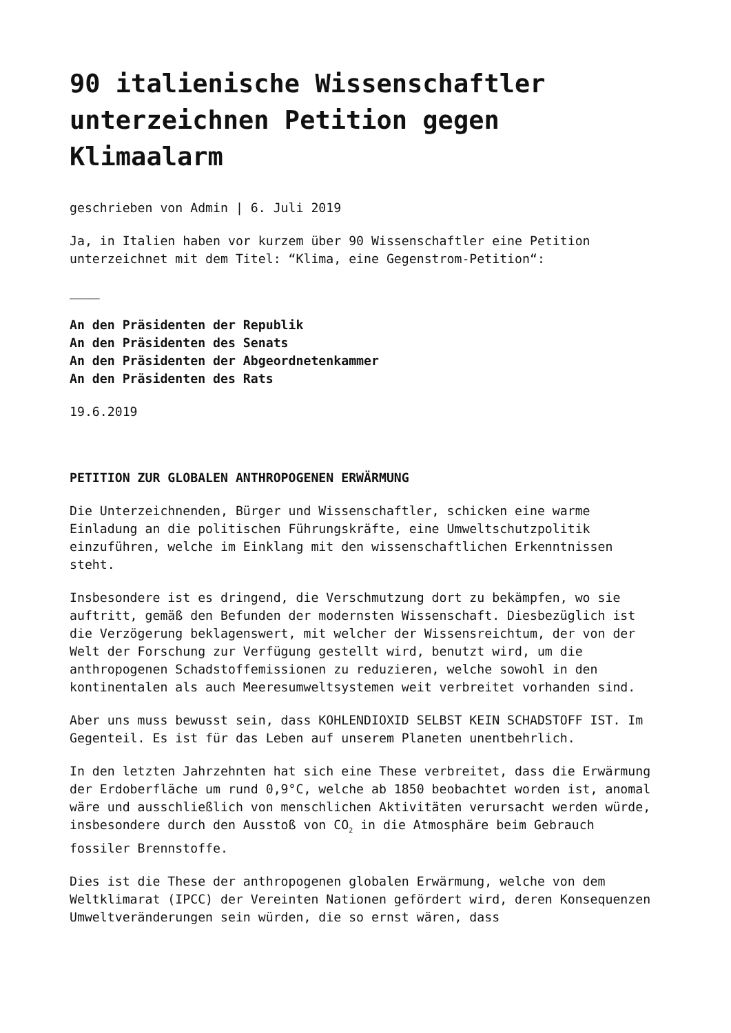90 italienische Wissenschaftler unterzeichnen Petition gegen Klimaalarm
geschrieben von Admin | 6. Juli 2019
Ja, in Italien haben vor kurzem über 90 Wissenschaftler eine Petition unterzeichnet mit dem Titel: “Klima, eine Gegenstrom-Petition“:
____
An den Präsidenten der Republik
An den Präsidenten des Senats
An den Präsidenten der Abgeordnetenkammer
An den Präsidenten des Rats
19.6.2019
PETITION ZUR GLOBALEN ANTHROPOGENEN ERWÄRMUNG
Die Unterzeichnenden, Bürger und Wissenschaftler, schicken eine warme Einladung an die politischen Führungskräfte, eine Umweltschutzpolitik einzuführen, welche im Einklang mit den wissenschaftlichen Erkenntnissen steht.
Insbesondere ist es dringend, die Verschmutzung dort zu bekämpfen, wo sie auftritt, gemäß den Befunden der modernsten Wissenschaft. Diesbezüglich ist die Verzögerung beklagenswert, mit welcher der Wissensreichtum, der von der Welt der Forschung zur Verfügung gestellt wird, benutzt wird, um die anthropogenen Schadstoffemissionen zu reduzieren, welche sowohl in den kontinentalen als auch Meeresumweltsystemen weit verbreitet vorhanden sind.
Aber uns muss bewusst sein, dass KOHLENDIOXID SELBST KEIN SCHADSTOFF IST. Im Gegenteil. Es ist für das Leben auf unserem Planeten unentbehrlich.
In den letzten Jahrzehnten hat sich eine These verbreitet, dass die Erwärmung der Erdoberfläche um rund 0,9°C, welche ab 1850 beobachtet worden ist, anomal wäre und ausschließlich von menschlichen Aktivitäten verursacht werden würde, insbesondere durch den Ausstoß von CO<sub>2</sub> in die Atmosphäre beim Gebrauch fossiler Brennstoffe.
Dies ist die These der anthropogenen globalen Erwärmung, welche von dem Weltklimarat (IPCC) der Vereinten Nationen gefördert wird, deren Konsequenzen Umweltveränderungen sein würden, die so ernst wären, dass